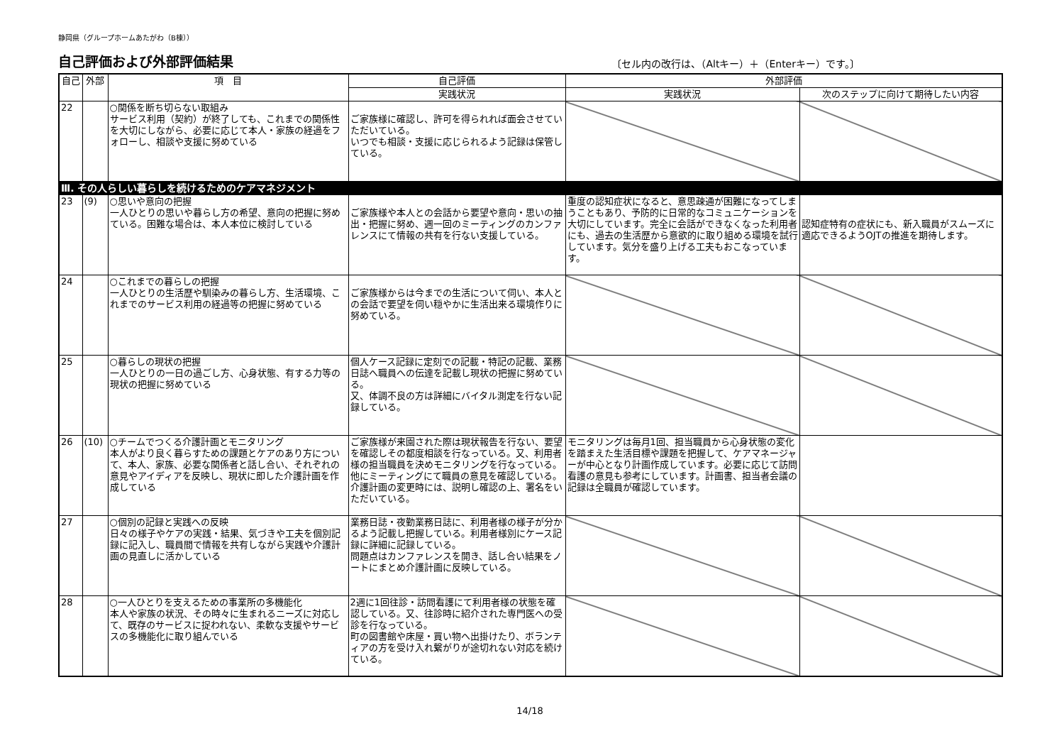静岡県（グループホームあたがわ（B棟））
自己評価および外部評価結果
〔セル内の改行は、（Altキー）＋（Enterキー）です。〕
| 自己 | 外部 | 項 目 | 自己評価 | 外部評価 | |
| --- | --- | --- | --- | --- | --- |
| | | | 実践状況 | 実践状況 | 次のステップに向けて期待したい内容 |
| 22 | | ○関係を断ち切らない取組み サービス利用（契約）が終了しても、これまでの関係性を大切にしながら、必要に応じて本人・家族の経過をフォローし、相談や支援に努めている | ご家族様に確認し、許可を得られれば面会させていただいている。 いつでも相談・支援に応じられるよう記録は保管している。 | | |
| Ⅲ. その人らしい暮らしを続けるためのケアマネジメント | | | | | |
| 23 | (9) | ○思いや意向の把握 一人ひとりの思いや暮らし方の希望、意向の把握に努めている。困難な場合は、本人本位に検討している | ご家族様や本人との会話から要望や意向・思いの抽出・把握に努め、週一回のミーティングのカンファレンスにて情報の共有を行ない支援している。 | 重度の認知症状になると、意思疎通が困難になってしまうこともあり、予防的に日常的なコミュニケーションを大切にしています。完全に会話ができなくなった利用者にも、過去の生活歴から意欲的に取り組める環境を試行しています。気分を盛り上げる工夫もおこなっています。 | 認知症特有の症状にも、新入職員がスムーズに適応できるようOJTの推進を期待します。 |
| 24 | | ○これまでの暮らしの把握 一人ひとりの生活歴や馴染みの暮らし方、生活環境、これまでのサービス利用の経過等の把握に努めている | ご家族様からは今までの生活について伺い、本人との会話で要望を伺い穏やかに生活出来る環境作りに努めている。 | | |
| 25 | | ○暮らしの現状の把握 一人ひとりの一日の過ごし方、心身状態、有する力等の現状の把握に努めている | 個人ケース記録に定刻での記載・特記の記載、業務日誌へ職員への伝達を記載し現状の把握に努めている。 又、体調不良の方は詳細にバイタル測定を行ない記録している。 | | |
| 26 | (10) | ○チームでつくる介護計画とモニタリング 本人がより良く暮らすための課題とケアのあり方について、本人、家族、必要な関係者と話し合い、それぞれの意見やアイディアを反映し、現状に即した介護計画を作成している | ご家族様が来園された際は現状報告を行ない、要望を確認しその都度相談を行なっている。又、利用者様の担当職員を決めモニタリングを行なっている。他にミーティングにて職員の意見を確認している。介護計画の変更時には、説明し確認の上、署名をいただいている。 | モニタリングは毎月1回、担当職員から心身状態の変化を踏まえた生活目標や課題を把握して、ケアマネージャーが中心となり計画作成しています。必要に応じて訪問看護の意見も参考にしています。計画書、担当者会議の記録は全職員が確認しています。 | |
| 27 | | ○個別の記録と実践への反映 日々の様子やケアの実践・結果、気づきや工夫を個別記録に記入し、職員間で情報を共有しながら実践や介護計画の見直しに活かしている | 業務日誌・夜勤業務日誌に、利用者様の様子が分かるよう記載し把握している。利用者様別にケース記録に詳細に記録している。 問題点はカンファレンスを開き、話し合い結果をノートにまとめ介護計画に反映している。 | | |
| 28 | | ○一人ひとりを支えるための事業所の多機能化 本人や家族の状況、その時々に生まれるニーズに対応して、既存のサービスに捉われない、柔軟な支援やサービスの多機能化に取り組んでいる | 2週に1回往診・訪問看護にて利用者様の状態を確認している。又、往診時に紹介された専門医への受診を行なっている。 町の図書館や床屋・買い物へ出掛けたり、ボランティアの方を受け入れ繋がりが途切れない対応を続けている。 | | |
14/18